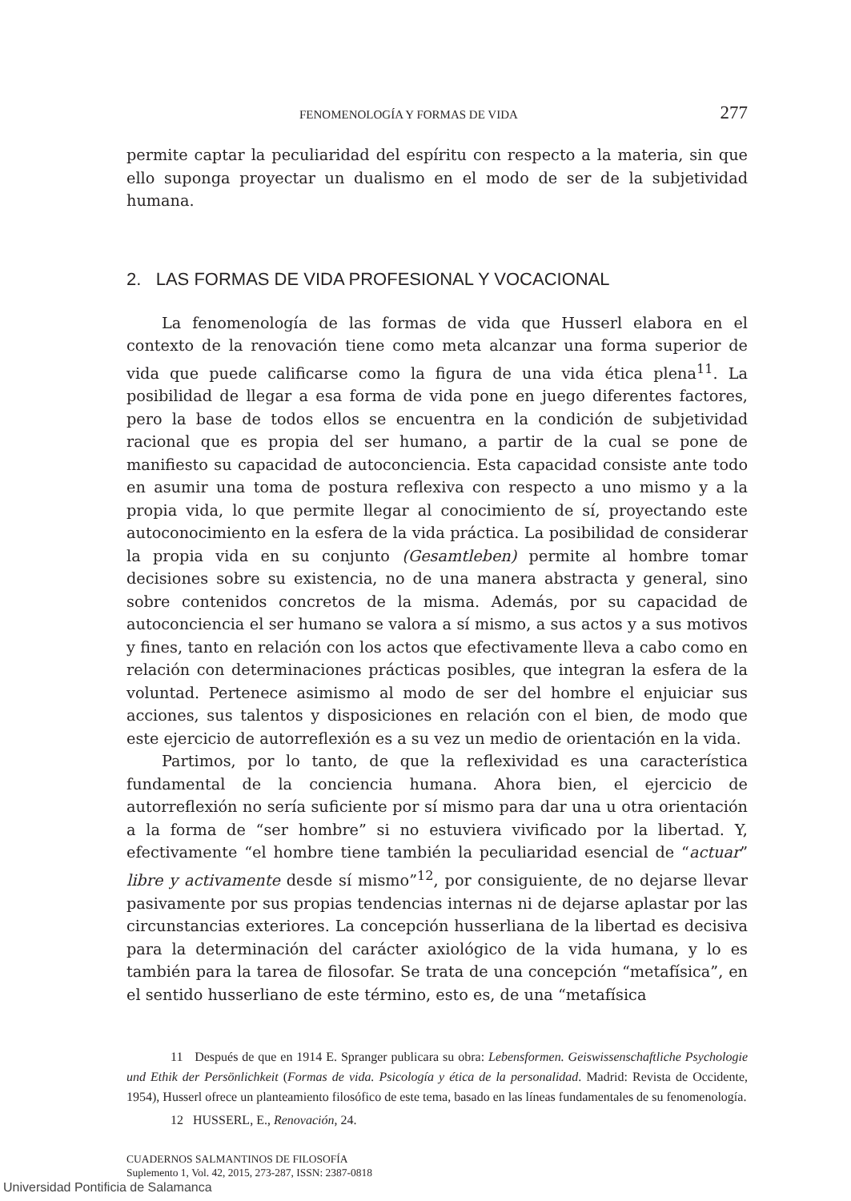FENOMENOLOGÍA Y FORMAS DE VIDA 277
permite captar la peculiaridad del espíritu con respecto a la materia, sin que ello suponga proyectar un dualismo en el modo de ser de la subjetividad humana.
2. LAS FORMAS DE VIDA PROFESIONAL Y VOCACIONAL
La fenomenología de las formas de vida que Husserl elabora en el contexto de la renovación tiene como meta alcanzar una forma superior de vida que puede calificarse como la figura de una vida ética plena<sup>11</sup>. La posibilidad de llegar a esa forma de vida pone en juego diferentes factores, pero la base de todos ellos se encuentra en la condición de subjetividad racional que es propia del ser humano, a partir de la cual se pone de manifiesto su capacidad de autoconciencia. Esta capacidad consiste ante todo en asumir una toma de postura reflexiva con respecto a uno mismo y a la propia vida, lo que permite llegar al conocimiento de sí, proyectando este autoconocimiento en la esfera de la vida práctica. La posibilidad de considerar la propia vida en su conjunto (Gesamtleben) permite al hombre tomar decisiones sobre su existencia, no de una manera abstracta y general, sino sobre contenidos concretos de la misma. Además, por su capacidad de autoconciencia el ser humano se valora a sí mismo, a sus actos y a sus motivos y fines, tanto en relación con los actos que efectivamente lleva a cabo como en relación con determinaciones prácticas posibles, que integran la esfera de la voluntad. Pertenece asimismo al modo de ser del hombre el enjuiciar sus acciones, sus talentos y disposiciones en relación con el bien, de modo que este ejercicio de autorreflexión es a su vez un medio de orientación en la vida.
Partimos, por lo tanto, de que la reflexividad es una característica fundamental de la conciencia humana. Ahora bien, el ejercicio de autorreflexión no sería suficiente por sí mismo para dar una u otra orientación a la forma de “ser hombre” si no estuviera vivificado por la libertad. Y, efectivamente “el hombre tiene también la peculiaridad esencial de “actuar” libre y activamente desde sí mismo”<sup>12</sup>, por consiguiente, de no dejarse llevar pasivamente por sus propias tendencias internas ni de dejarse aplastar por las circunstancias exteriores. La concepción husserliana de la libertad es decisiva para la determinación del carácter axiológico de la vida humana, y lo es también para la tarea de filosofar. Se trata de una concepción “metafísica”, en el sentido husserliano de este término, esto es, de una “metafísica
11 Después de que en 1914 E. Spranger publicara su obra: Lebensformen. Geiswissenschaftliche Psychologie und Ethik der Persönlichkeit (Formas de vida. Psicología y ética de la personalidad. Madrid: Revista de Occidente, 1954), Husserl ofrece un planteamiento filosófico de este tema, basado en las líneas fundamentales de su fenomenología.
12 HUSSERL, E., Renovación, 24.
CUADERNOS SALMANTINOS DE FILOSOFÍA
Suplemento 1, Vol. 42, 2015, 273-287, ISSN: 2387-0818
Universidad Pontificia de Salamanca